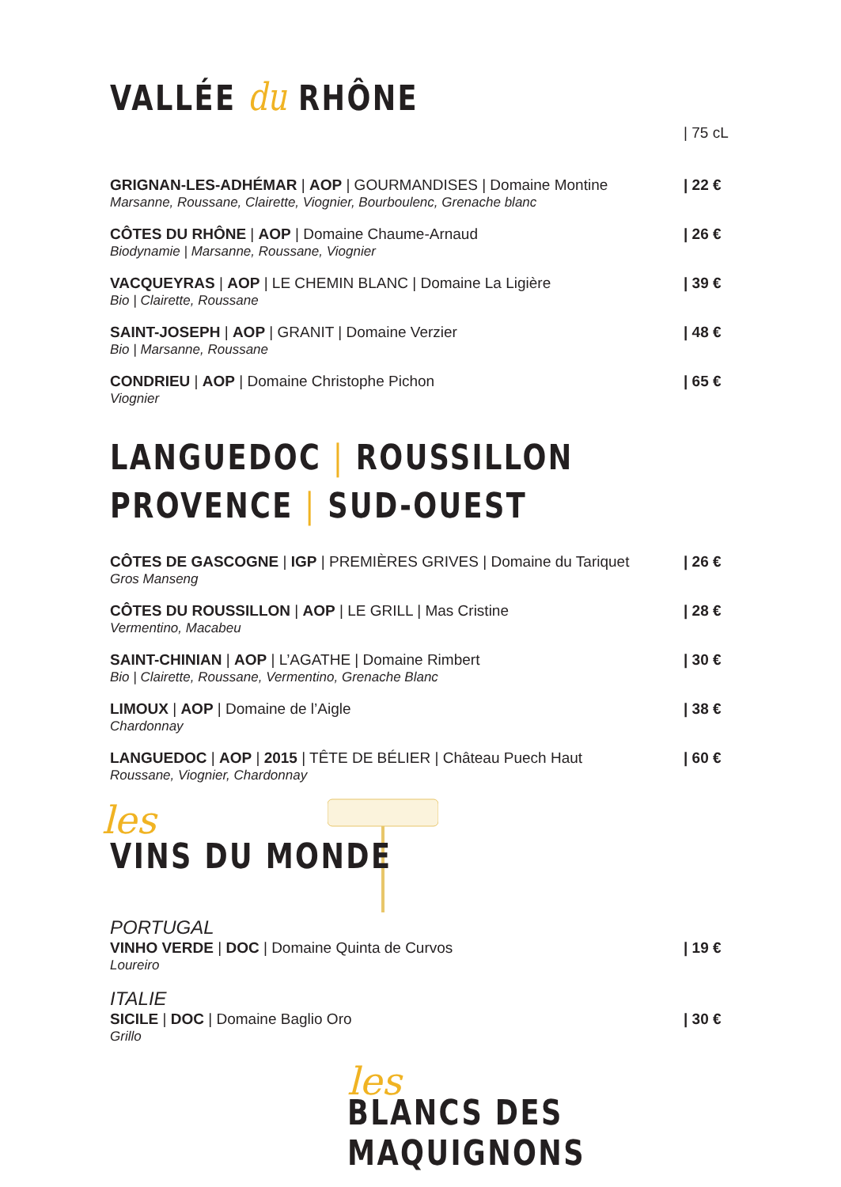VALLÉE du RHÔNE
| 75 cL
GRIGNAN-LES-ADHÉMAR | AOP | GOURMANDISES | Domaine Montine
| 22 €
Marsanne, Roussane, Clairette, Viognier, Bourboulenc, Grenache blanc
CÔTES DU RHÔNE | AOP | Domaine Chaume-Arnaud
| 26 €
Biodynamie | Marsanne, Roussane, Viognier
VACQUEYRAS | AOP | LE CHEMIN BLANC | Domaine La Ligière
| 39 €
Bio | Clairette, Roussane
SAINT-JOSEPH | AOP | GRANIT | Domaine Verzier
| 48 €
Bio | Marsanne, Roussane
CONDRIEU | AOP | Domaine Christophe Pichon
| 65 €
Viognier
LANGUEDOC | ROUSSILLON
PROVENCE | SUD-OUEST
CÔTES DE GASCOGNE | IGP | PREMIÈRES GRIVES | Domaine du Tariquet
| 26 €
Gros Manseng
CÔTES DU ROUSSILLON | AOP | LE GRILL | Mas Cristine
| 28 €
Vermentino, Macabeu
SAINT-CHINIAN | AOP | L’AGATHE | Domaine Rimbert
| 30 €
Bio | Clairette, Roussane, Vermentino, Grenache Blanc
LIMOUX | AOP | Domaine de l’Aigle
| 38 €
Chardonnay
LANGUEDOC | AOP | 2015 | TÊTE DE BÉLIER | Château Puech Haut
| 60 €
Roussane, Viognier, Chardonnay
les
VINS DU MONDE
PORTUGAL
VINHO VERDE | DOC | Domaine Quinta de Curvos
| 19 €
Loureiro
ITALIE
SICILE | DOC | Domaine Baglio Oro
| 30 €
Grillo
les
BLANCS DES MAQUIGNONS